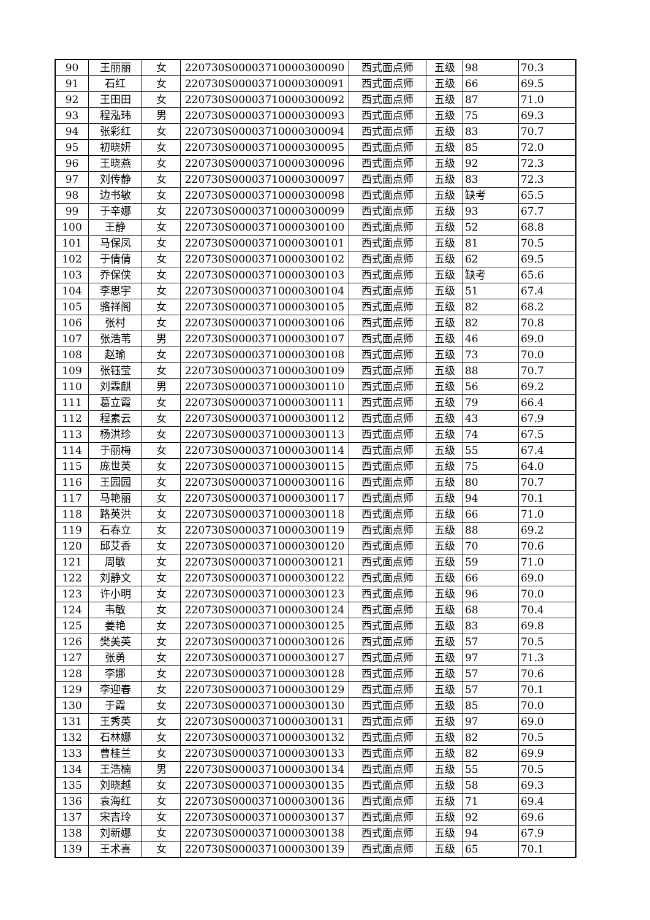| 90 | 王丽丽 | 女 | 220730S00003710000300090 | 西式面点师 | 五级 | 98 | 70.3 |
| 91 | 石红 | 女 | 220730S00003710000300091 | 西式面点师 | 五级 | 66 | 69.5 |
| 92 | 王田田 | 女 | 220730S00003710000300092 | 西式面点师 | 五级 | 87 | 71.0 |
| 93 | 程泓玮 | 男 | 220730S00003710000300093 | 西式面点师 | 五级 | 75 | 69.3 |
| 94 | 张彩红 | 女 | 220730S00003710000300094 | 西式面点师 | 五级 | 83 | 70.7 |
| 95 | 初晓妍 | 女 | 220730S00003710000300095 | 西式面点师 | 五级 | 85 | 72.0 |
| 96 | 王晓燕 | 女 | 220730S00003710000300096 | 西式面点师 | 五级 | 92 | 72.3 |
| 97 | 刘传静 | 女 | 220730S00003710000300097 | 西式面点师 | 五级 | 83 | 72.3 |
| 98 | 边书敏 | 女 | 220730S00003710000300098 | 西式面点师 | 五级 | 缺考 | 65.5 |
| 99 | 于辛娜 | 女 | 220730S00003710000300099 | 西式面点师 | 五级 | 93 | 67.7 |
| 100 | 王静 | 女 | 220730S00003710000300100 | 西式面点师 | 五级 | 52 | 68.8 |
| 101 | 马保凤 | 女 | 220730S00003710000300101 | 西式面点师 | 五级 | 81 | 70.5 |
| 102 | 于倩倩 | 女 | 220730S00003710000300102 | 西式面点师 | 五级 | 62 | 69.5 |
| 103 | 乔保侠 | 女 | 220730S00003710000300103 | 西式面点师 | 五级 | 缺考 | 65.6 |
| 104 | 李思宇 | 女 | 220730S00003710000300104 | 西式面点师 | 五级 | 51 | 67.4 |
| 105 | 骆祥阁 | 女 | 220730S00003710000300105 | 西式面点师 | 五级 | 82 | 68.2 |
| 106 | 张村 | 女 | 220730S00003710000300106 | 西式面点师 | 五级 | 82 | 70.8 |
| 107 | 张浩苇 | 男 | 220730S00003710000300107 | 西式面点师 | 五级 | 46 | 69.0 |
| 108 | 赵瑜 | 女 | 220730S00003710000300108 | 西式面点师 | 五级 | 73 | 70.0 |
| 109 | 张钰莹 | 女 | 220730S00003710000300109 | 西式面点师 | 五级 | 88 | 70.7 |
| 110 | 刘霖麒 | 男 | 220730S00003710000300110 | 西式面点师 | 五级 | 56 | 69.2 |
| 111 | 葛立霞 | 女 | 220730S00003710000300111 | 西式面点师 | 五级 | 79 | 66.4 |
| 112 | 程素云 | 女 | 220730S00003710000300112 | 西式面点师 | 五级 | 43 | 67.9 |
| 113 | 杨洪珍 | 女 | 220730S00003710000300113 | 西式面点师 | 五级 | 74 | 67.5 |
| 114 | 于丽梅 | 女 | 220730S00003710000300114 | 西式面点师 | 五级 | 55 | 67.4 |
| 115 | 庞世英 | 女 | 220730S00003710000300115 | 西式面点师 | 五级 | 75 | 64.0 |
| 116 | 王园园 | 女 | 220730S00003710000300116 | 西式面点师 | 五级 | 80 | 70.7 |
| 117 | 马艳丽 | 女 | 220730S00003710000300117 | 西式面点师 | 五级 | 94 | 70.1 |
| 118 | 路英洪 | 女 | 220730S00003710000300118 | 西式面点师 | 五级 | 66 | 71.0 |
| 119 | 石春立 | 女 | 220730S00003710000300119 | 西式面点师 | 五级 | 88 | 69.2 |
| 120 | 邱艾香 | 女 | 220730S00003710000300120 | 西式面点师 | 五级 | 70 | 70.6 |
| 121 | 周敏 | 女 | 220730S00003710000300121 | 西式面点师 | 五级 | 59 | 71.0 |
| 122 | 刘静文 | 女 | 220730S00003710000300122 | 西式面点师 | 五级 | 66 | 69.0 |
| 123 | 许小明 | 女 | 220730S00003710000300123 | 西式面点师 | 五级 | 96 | 70.0 |
| 124 | 韦敏 | 女 | 220730S00003710000300124 | 西式面点师 | 五级 | 68 | 70.4 |
| 125 | 姜艳 | 女 | 220730S00003710000300125 | 西式面点师 | 五级 | 83 | 69.8 |
| 126 | 樊美英 | 女 | 220730S00003710000300126 | 西式面点师 | 五级 | 57 | 70.5 |
| 127 | 张勇 | 女 | 220730S00003710000300127 | 西式面点师 | 五级 | 97 | 71.3 |
| 128 | 李娜 | 女 | 220730S00003710000300128 | 西式面点师 | 五级 | 57 | 70.6 |
| 129 | 李迎春 | 女 | 220730S00003710000300129 | 西式面点师 | 五级 | 57 | 70.1 |
| 130 | 于霞 | 女 | 220730S00003710000300130 | 西式面点师 | 五级 | 85 | 70.0 |
| 131 | 王秀英 | 女 | 220730S00003710000300131 | 西式面点师 | 五级 | 97 | 69.0 |
| 132 | 石林娜 | 女 | 220730S00003710000300132 | 西式面点师 | 五级 | 82 | 70.5 |
| 133 | 曹桂兰 | 女 | 220730S00003710000300133 | 西式面点师 | 五级 | 82 | 69.9 |
| 134 | 王浩楠 | 男 | 220730S00003710000300134 | 西式面点师 | 五级 | 55 | 70.5 |
| 135 | 刘晓越 | 女 | 220730S00003710000300135 | 西式面点师 | 五级 | 58 | 69.3 |
| 136 | 袁海红 | 女 | 220730S00003710000300136 | 西式面点师 | 五级 | 71 | 69.4 |
| 137 | 宋吉玲 | 女 | 220730S00003710000300137 | 西式面点师 | 五级 | 92 | 69.6 |
| 138 | 刘新娜 | 女 | 220730S00003710000300138 | 西式面点师 | 五级 | 94 | 67.9 |
| 139 | 王术喜 | 女 | 220730S00003710000300139 | 西式面点师 | 五级 | 65 | 70.1 |